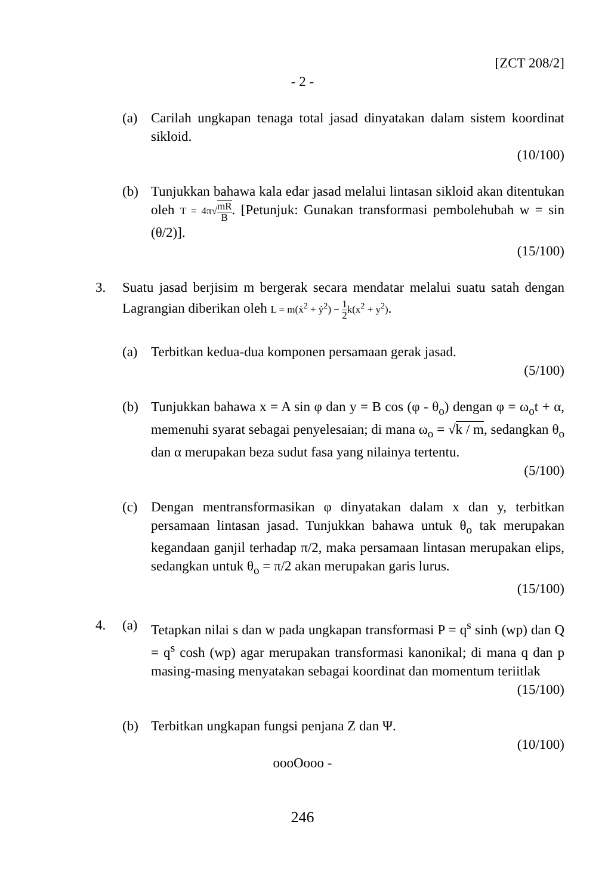[ZCT 208/2]
- 2 -
(a) Carilah ungkapan tenaga total jasad dinyatakan dalam sistem koordinat sikloid.
(10/100)
(b) Tunjukkan bahawa kala edar jasad melalui lintasan sikloid akan ditentukan oleh T = 4π√mR B. [Petunjuk: Gunakan transformasi pembolehubah w = sin (θ/2)].
(15/100)
3. Suatu jasad berjisim m bergerak secara mendatar melalui suatu satah dengan Lagrangian diberikan oleh L = m(ẋ<sup>2</sup> + ẏ<sup>2</sup>) − 1 2k(x<sup>2</sup> + y<sup>2</sup>).
(a) Terbitkan kedua-dua komponen persamaan gerak jasad.
(5/100)
(b) Tunjukkan bahawa x = A sin φ dan y = B cos (φ - θ<sub>o</sub>) dengan φ = ω<sub>o</sub>t + α, memenuhi syarat sebagai penyelesaian; di mana ω<sub>o</sub> = √k / m, sedangkan θ<sub>o</sub> dan α merupakan beza sudut fasa yang nilainya tertentu.
(5/100)
(c) Dengan mentransformasikan φ dinyatakan dalam x dan y, terbitkan persamaan lintasan jasad. Tunjukkan bahawa untuk θ<sub>o</sub> tak merupakan kegandaan ganjil terhadap π/2, maka persamaan lintasan merupakan elips, sedangkan untuk θ<sub>o</sub> = π/2 akan merupakan garis lurus.
(15/100)
4. (a) Tetapkan nilai s dan w pada ungkapan transformasi P = q<sup>s</sup> sinh (wp) dan Q = q<sup>s</sup> cosh (wp) agar merupakan transformasi kanonikal; di mana q dan p masing-masing menyatakan sebagai koordinat dan momentum teriitlak
(15/100)
(b) Terbitkan ungkapan fungsi penjana Z dan Ψ.
(10/100)
oooOooo -
246